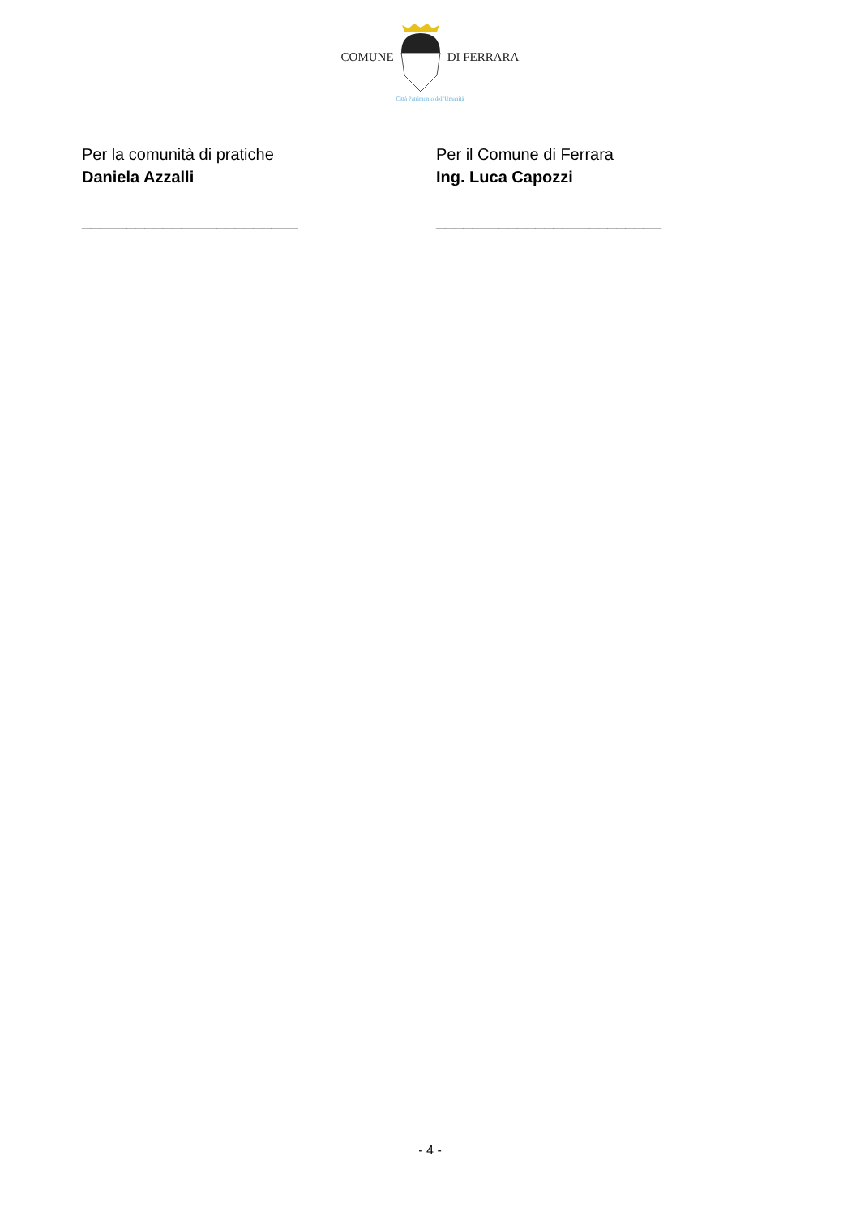COMUNE DI FERRARA
Città Patrimonio dell'Umanità
Per la comunità di pratiche
Daniela Azzalli
________________________
Per il Comune di Ferrara
Ing. Luca Capozzi
_________________________
- 4 -